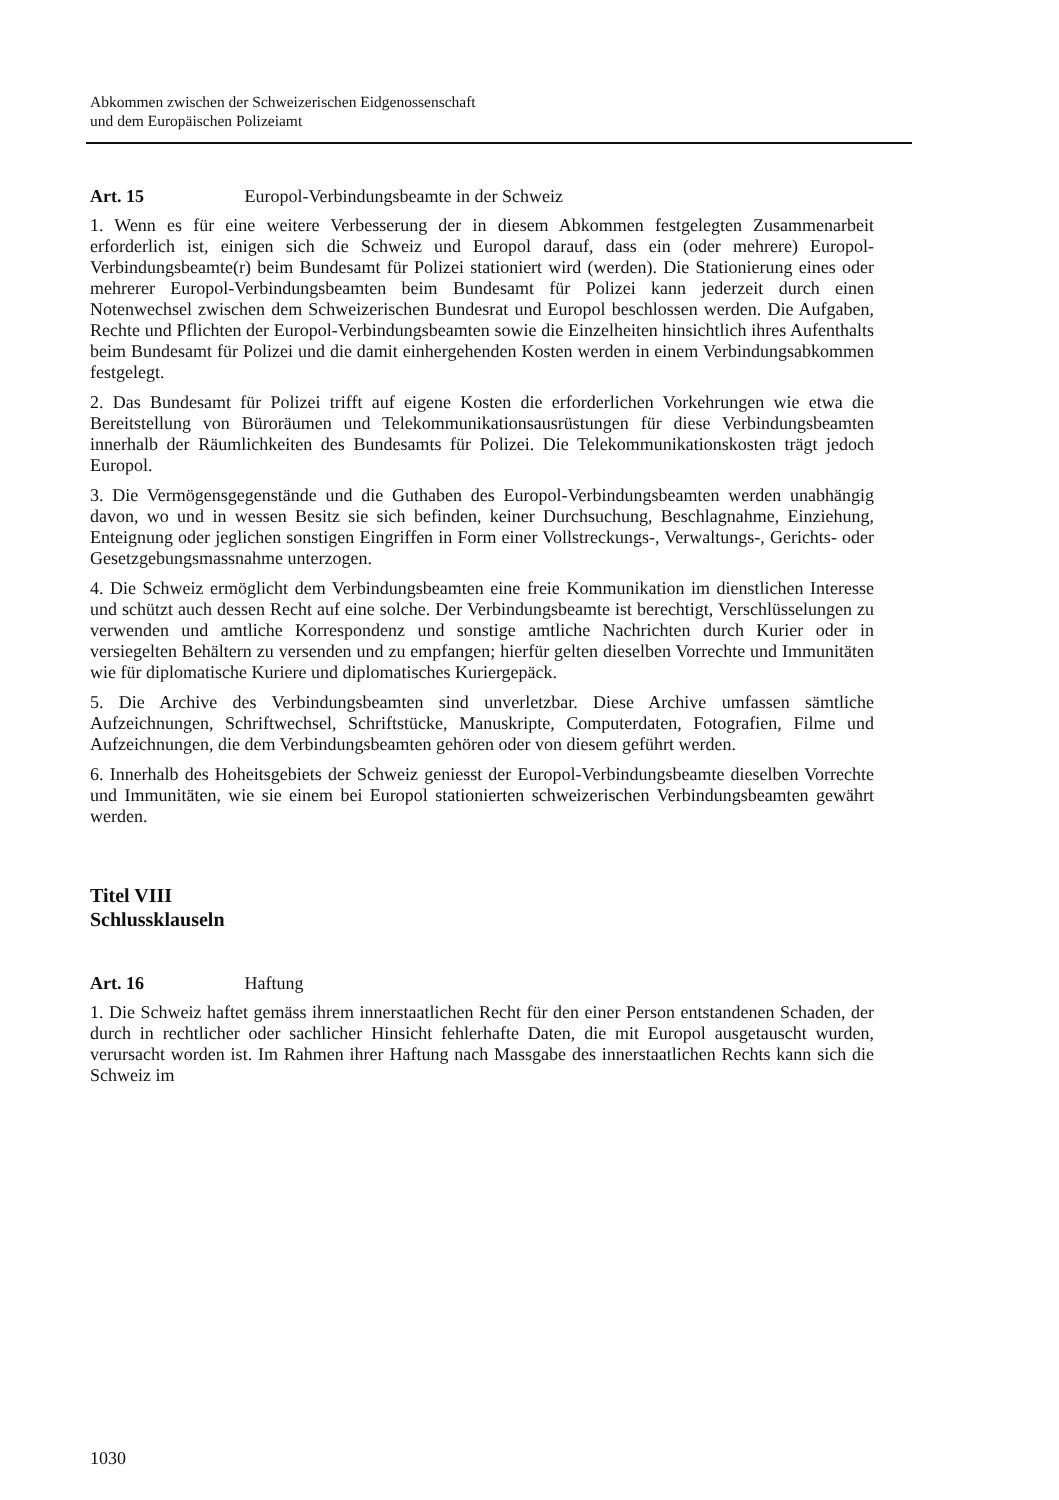Abkommen zwischen der Schweizerischen Eidgenossenschaft
und dem Europäischen Polizeiamt
Art. 15 Europol-Verbindungsbeamte in der Schweiz
1. Wenn es für eine weitere Verbesserung der in diesem Abkommen festgelegten Zusammenarbeit erforderlich ist, einigen sich die Schweiz und Europol darauf, dass ein (oder mehrere) Europol-Verbindungsbeamte(r) beim Bundesamt für Polizei stationiert wird (werden). Die Stationierung eines oder mehrerer Europol-Verbindungsbeamten beim Bundesamt für Polizei kann jederzeit durch einen Notenwechsel zwischen dem Schweizerischen Bundesrat und Europol beschlossen werden. Die Aufgaben, Rechte und Pflichten der Europol-Verbindungsbeamten sowie die Einzelheiten hinsichtlich ihres Aufenthalts beim Bundesamt für Polizei und die damit einhergehenden Kosten werden in einem Verbindungsabkommen festgelegt.
2. Das Bundesamt für Polizei trifft auf eigene Kosten die erforderlichen Vorkehrungen wie etwa die Bereitstellung von Büroräumen und Telekommunikationsausrüstungen für diese Verbindungsbeamten innerhalb der Räumlichkeiten des Bundesamts für Polizei. Die Telekommunikationskosten trägt jedoch Europol.
3. Die Vermögensgegenstände und die Guthaben des Europol-Verbindungsbeamten werden unabhängig davon, wo und in wessen Besitz sie sich befinden, keiner Durchsuchung, Beschlagnahme, Einziehung, Enteignung oder jeglichen sonstigen Eingriffen in Form einer Vollstreckungs-, Verwaltungs-, Gerichts- oder Gesetzgebungsmassnahme unterzogen.
4. Die Schweiz ermöglicht dem Verbindungsbeamten eine freie Kommunikation im dienstlichen Interesse und schützt auch dessen Recht auf eine solche. Der Verbindungsbeamte ist berechtigt, Verschlüsselungen zu verwenden und amtliche Korrespondenz und sonstige amtliche Nachrichten durch Kurier oder in versiegelten Behältern zu versenden und zu empfangen; hierfür gelten dieselben Vorrechte und Immunitäten wie für diplomatische Kuriere und diplomatisches Kuriergepäck.
5. Die Archive des Verbindungsbeamten sind unverletzbar. Diese Archive umfassen sämtliche Aufzeichnungen, Schriftwechsel, Schriftstücke, Manuskripte, Computerdaten, Fotografien, Filme und Aufzeichnungen, die dem Verbindungsbeamten gehören oder von diesem geführt werden.
6. Innerhalb des Hoheitsgebiets der Schweiz geniesst der Europol-Verbindungsbeamte dieselben Vorrechte und Immunitäten, wie sie einem bei Europol stationierten schweizerischen Verbindungsbeamten gewährt werden.
Titel VIII
Schlussklauseln
Art. 16 Haftung
1. Die Schweiz haftet gemäss ihrem innerstaatlichen Recht für den einer Person entstandenen Schaden, der durch in rechtlicher oder sachlicher Hinsicht fehlerhafte Daten, die mit Europol ausgetauscht wurden, verursacht worden ist. Im Rahmen ihrer Haftung nach Massgabe des innerstaatlichen Rechts kann sich die Schweiz im
1030